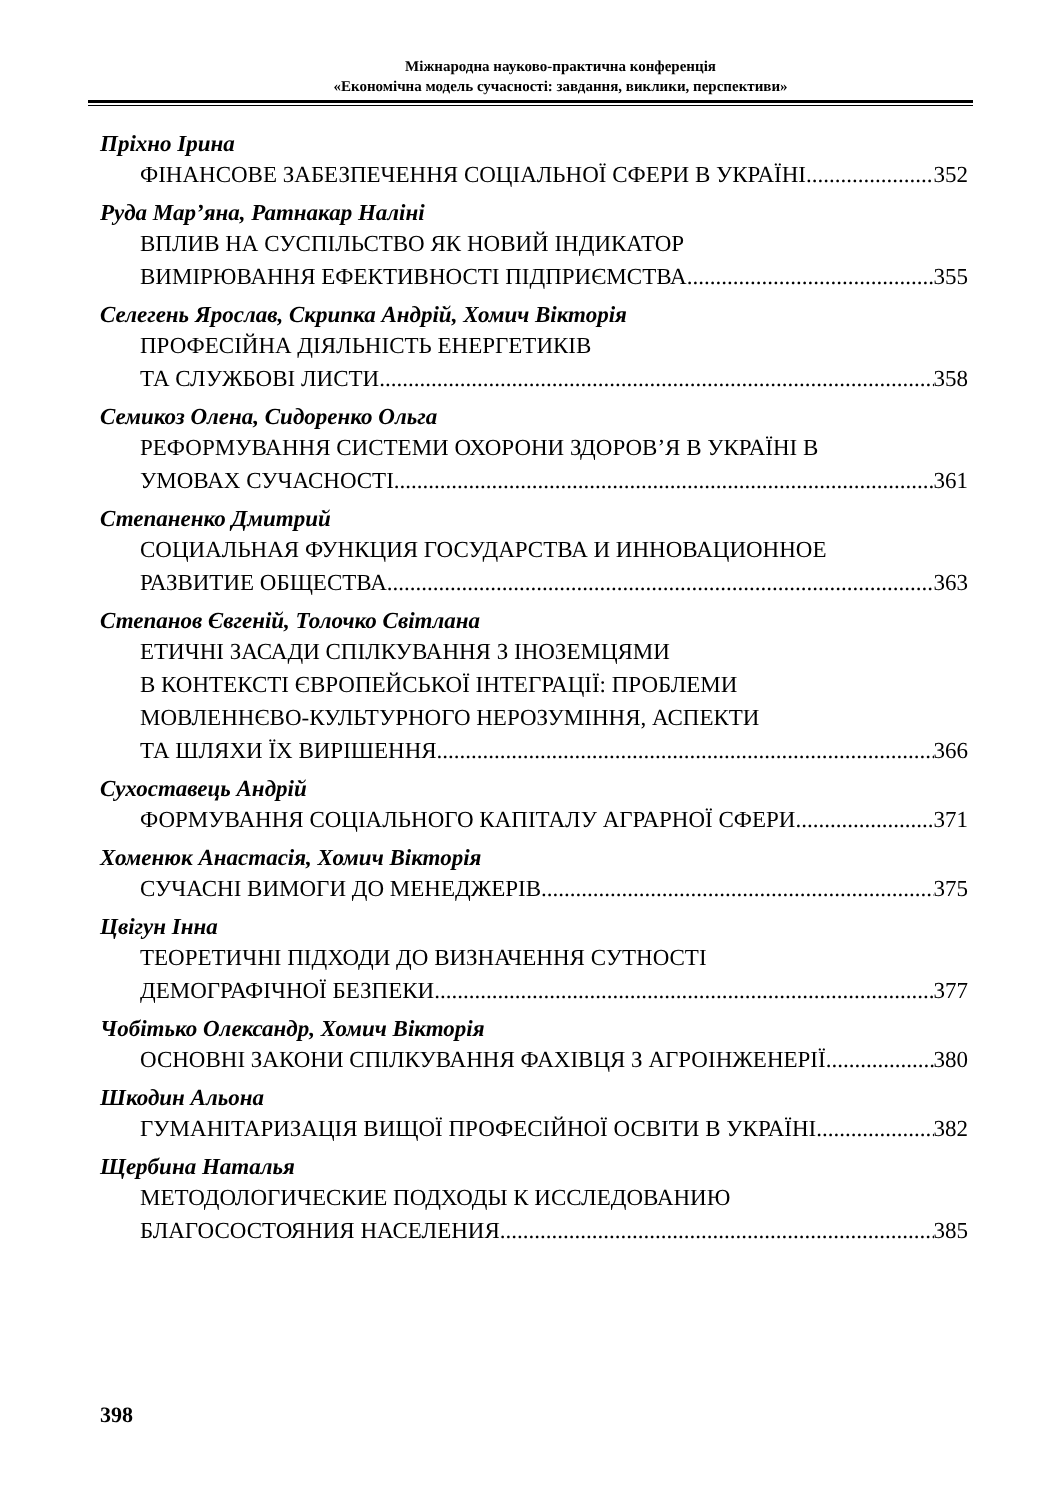Міжнародна науково-практична конференція
«Економічна модель сучасності: завдання, виклики, перспективи»
Пріхно Ірина
ФІНАНСОВЕ ЗАБЕЗПЕЧЕННЯ СОЦІАЛЬНОЇ СФЕРИ В УКРАЇНІ 352
Руда Мар’яна, Ратнакар Наліні
ВПЛИВ НА СУСПІЛЬСТВО ЯК НОВИЙ ІНДИКАТОР
ВИМІРЮВАННЯ ЕФЕКТИВНОСТІ ПІДПРИЄМСТВА 355
Селегень Ярослав, Скрипка Андрій, Хомич Вікторія
ПРОФЕСІЙНА ДІЯЛЬНІСТЬ ЕНЕРГЕТИКІВ
ТА СЛУЖБОВІ ЛИСТИ 358
Семикоз Олена, Сидоренко Ольга
РЕФОРМУВАННЯ СИСТЕМИ ОХОРОНИ ЗДОРОВ’Я В УКРАЇНІ В
УМОВАХ СУЧАСНОСТІ 361
Степаненко Дмитрий
СОЦИАЛЬНАЯ ФУНКЦИЯ ГОСУДАРСТВА И ИННОВАЦИОННОЕ
РАЗВИТИЕ ОБЩЕСТВА 363
Степанов Євгеній, Толочко Світлана
ЕТИЧНІ ЗАСАДИ СПІЛКУВАННЯ З ІНОЗЕМЦЯМИ
В КОНТЕКСТІ ЄВРОПЕЙСЬКОЇ ІНТЕГРАЦІЇ: ПРОБЛЕМИ
МОВЛЕННЄВО-КУЛЬТУРНОГО НЕРОЗУМІННЯ, АСПЕКТИ
ТА ШЛЯХИ ЇХ ВИРІШЕННЯ 366
Сухоставець Андрій
ФОРМУВАННЯ СОЦІАЛЬНОГО КАПІТАЛУ АГРАРНОЇ СФЕРИ 371
Хоменюк Анастасія, Хомич Вікторія
СУЧАСНІ ВИМОГИ ДО МЕНЕДЖЕРІВ 375
Цвігун Інна
ТЕОРЕТИЧНІ ПІДХОДИ ДО ВИЗНАЧЕННЯ СУТНОСТІ
ДЕМОГРАФІЧНОЇ БЕЗПЕКИ 377
Чобітько Олександр, Хомич Вікторія
ОСНОВНІ ЗАКОНИ СПІЛКУВАННЯ ФАХІВЦЯ З АГРОІНЖЕНЕРІЇ 380
Шкодин Альона
ГУМАНІТАРИЗАЦІЯ ВИЩОЇ ПРОФЕСІЙНОЇ ОСВІТИ В УКРАЇНІ 382
Щербина Наталья
МЕТОДОЛОГИЧЕСКИЕ ПОДХОДЫ К ИССЛЕДОВАНИЮ
БЛАГОСОСТОЯНИЯ НАСЕЛЕНИЯ 385
398